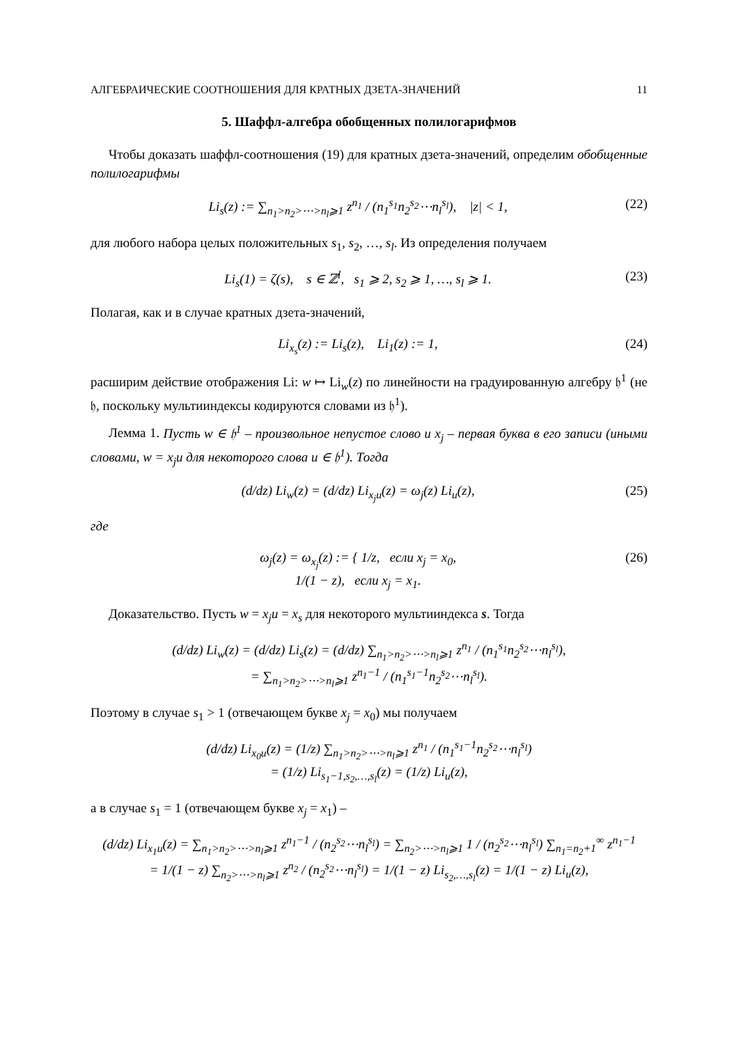АЛГЕБРАИЧЕСКИЕ СООТНОШЕНИЯ ДЛЯ КРАТНЫХ ДЗЕТА-ЗНАЧЕНИЙ 11
5. Шаффл-алгебра обобщенных полилогарифмов
Чтобы доказать шаффл-соотношения (19) для кратных дзета-значений, определим обобщенные полилогарифмы
Li<sub>s</sub>(z) := ∑<sub>n<sub>1</sub>>n<sub>2</sub>>⋯>n<sub>l</sub>⩾1</sub> z<sup>n<sub>1</sub></sup> / (n<sub>1</sub><sup>s<sub>1</sub></sup>n<sub>2</sub><sup>s<sub>2</sub></sup>⋯n<sub>l</sub><sup>s<sub>l</sub></sup>), |z| < 1, (22)
для любого набора целых положительных s<sub>1</sub>, s<sub>2</sub>, …, s<sub>l</sub>. Из определения получаем
Li<sub>s</sub>(1) = ζ(s), s ∈ ℤ<sup>l</sup>, s<sub>1</sub> ⩾ 2, s<sub>2</sub> ⩾ 1, …, s<sub>l</sub> ⩾ 1. (23)
Полагая, как и в случае кратных дзета-значений,
Li<sub>x<sub>s</sub></sub>(z) := Li<sub>s</sub>(z), Li<sub>1</sub>(z) := 1, (24)
расширим действие отображения Li: w ↦ Li<sub>w</sub>(z) по линейности на градуированную алгебру 𝔥<sup>1</sup> (не 𝔥, поскольку мультииндексы кодируются словами из 𝔥<sup>1</sup>).
Лемма 1. Пусть w ∈ 𝔥<sup>1</sup> – произвольное непустое слово и x<sub>j</sub> – первая буква в его записи (иными словами, w = x<sub>j</sub>u для некоторого слова u ∈ 𝔥<sup>1</sup>). Тогда
(d/dz) Li<sub>w</sub>(z) = (d/dz) Li<sub>x<sub>j</sub>u</sub>(z) = ω<sub>j</sub>(z) Li<sub>u</sub>(z), (25)
где
ω<sub>j</sub>(z) = ω<sub>x<sub>j</sub></sub>(z) := { 1/z, если x<sub>j</sub> = x<sub>0</sub>,
1/(1 − z), если x<sub>j</sub> = x<sub>1</sub>. (26)
Доказательство. Пусть w = x<sub>j</sub>u = x<sub>s</sub> для некоторого мультииндекса s. Тогда
(d/dz) Li<sub>w</sub>(z) = (d/dz) Li<sub>s</sub>(z) = (d/dz) ∑<sub>n<sub>1</sub>>n<sub>2</sub>>⋯>n<sub>l</sub>⩾1</sub> z<sup>n<sub>1</sub></sup> / (n<sub>1</sub><sup>s<sub>1</sub></sup>n<sub>2</sub><sup>s<sub>2</sub></sup>⋯n<sub>l</sub><sup>s<sub>l</sub></sup>),
= ∑<sub>n<sub>1</sub>>n<sub>2</sub>>⋯>n<sub>l</sub>⩾1</sub> z<sup>n<sub>1</sub>−1</sup> / (n<sub>1</sub><sup>s<sub>1</sub>−1</sup>n<sub>2</sub><sup>s<sub>2</sub></sup>⋯n<sub>l</sub><sup>s<sub>l</sub></sup>).
Поэтому в случае s<sub>1</sub> > 1 (отвечающем букве x<sub>j</sub> = x<sub>0</sub>) мы получаем
(d/dz) Li<sub>x<sub>0</sub>u</sub>(z) = (1/z) ∑<sub>n<sub>1</sub>>n<sub>2</sub>>⋯>n<sub>l</sub>⩾1</sub> z<sup>n<sub>1</sub></sup> / (n<sub>1</sub><sup>s<sub>1</sub>−1</sup>n<sub>2</sub><sup>s<sub>2</sub></sup>⋯n<sub>l</sub><sup>s<sub>l</sub></sup>)
= (1/z) Li<sub>s<sub>1</sub>−1,s<sub>2</sub>,…,s<sub>l</sub></sub>(z) = (1/z) Li<sub>u</sub>(z),
а в случае s<sub>1</sub> = 1 (отвечающем букве x<sub>j</sub> = x<sub>1</sub>) –
(d/dz) Li<sub>x<sub>1</sub>u</sub>(z) = ∑<sub>n<sub>1</sub>>n<sub>2</sub>>⋯>n<sub>l</sub>⩾1</sub> z<sup>n<sub>1</sub>−1</sup> / (n<sub>2</sub><sup>s<sub>2</sub></sup>⋯n<sub>l</sub><sup>s<sub>l</sub></sup>) = ∑<sub>n<sub>2</sub>>⋯>n<sub>l</sub>⩾1</sub> 1 / (n<sub>2</sub><sup>s<sub>2</sub></sup>⋯n<sub>l</sub><sup>s<sub>l</sub></sup>) ∑<sub>n<sub>1</sub>=n<sub>2</sub>+1</sub><sup>∞</sup> z<sup>n<sub>1</sub>−1</sup>
= 1/(1 − z) ∑<sub>n<sub>2</sub>>⋯>n<sub>l</sub>⩾1</sub> z<sup>n<sub>2</sub></sup> / (n<sub>2</sub><sup>s<sub>2</sub></sup>⋯n<sub>l</sub><sup>s<sub>l</sub></sup>) = 1/(1 − z) Li<sub>s<sub>2</sub>,…,s<sub>l</sub></sub>(z) = 1/(1 − z) Li<sub>u</sub>(z),